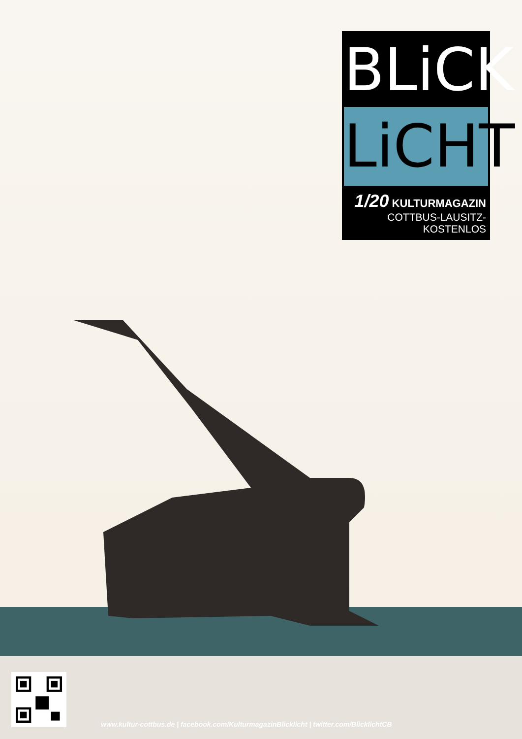BLiCK
LiCHT
1/20 KULTURMAGAZIN
COTTBUS-LAUSITZ-KOSTENLOS
www.kultur-cottbus.de | facebook.com/KulturmagazinBlicklicht | twitter.com/BlicklichtCB